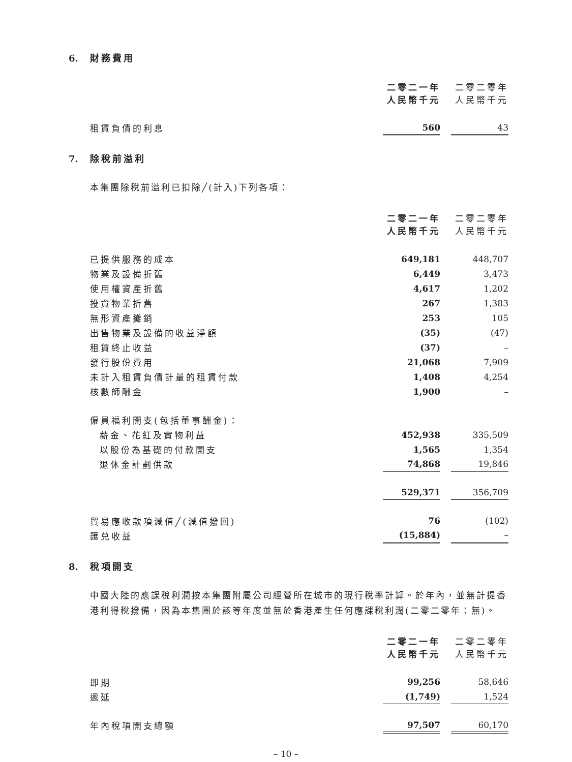6. 財務費用
| | 二零二一年 人民幣千元 | | 二零二零年 人民幣千元 |
| --- | --- | --- | --- |
| 租賃負債的利息 | 560 | | 43 |
7. 除稅前溢利
本集團除稅前溢利已扣除╱(計入)下列各項：
| | 二零二一年 人民幣千元 | | 二零二零年 人民幣千元 |
| --- | --- | --- | --- |
| 已提供服務的成本 | 649,181 | | 448,707 |
| 物業及設備折舊 | 6,449 | | 3,473 |
| 使用權資產折舊 | 4,617 | | 1,202 |
| 投資物業折舊 | 267 | | 1,383 |
| 無形資產攤銷 | 253 | | 105 |
| 出售物業及設備的收益淨額 | (35) | | (47) |
| 租賃終止收益 | (37) | | – |
| 發行股份費用 | 21,068 | | 7,909 |
| 未計入租賃負債計量的租賃付款 | 1,408 | | 4,254 |
| 核數師酬金 | 1,900 | | – |
| 僱員福利開支(包括董事酬金)： | | | |
| 薪金、花紅及實物利益 | 452,938 | | 335,509 |
| 以股份為基礎的付款開支 | 1,565 | | 1,354 |
| 退休金計劃供款 | 74,868 | | 19,846 |
| | 529,371 | | 356,709 |
| 貿易應收款項減值╱(減值撥回) | 76 | | (102) |
| 匯兑收益 | (15,884) | | – |
8. 稅項開支
中國大陸的應課稅利潤按本集團附屬公司經營所在城市的現行稅率計算。於年內，並無計提香港利得稅撥備，因為本集團於該等年度並無於香港產生任何應課稅利潤(二零二零年：無)。
| | 二零二一年 人民幣千元 | | 二零二零年 人民幣千元 |
| --- | --- | --- | --- |
| 即期 | 99,256 | | 58,646 |
| 遞延 | (1,749) | | 1,524 |
| 年內稅項開支總額 | 97,507 | | 60,170 |
– 10 –